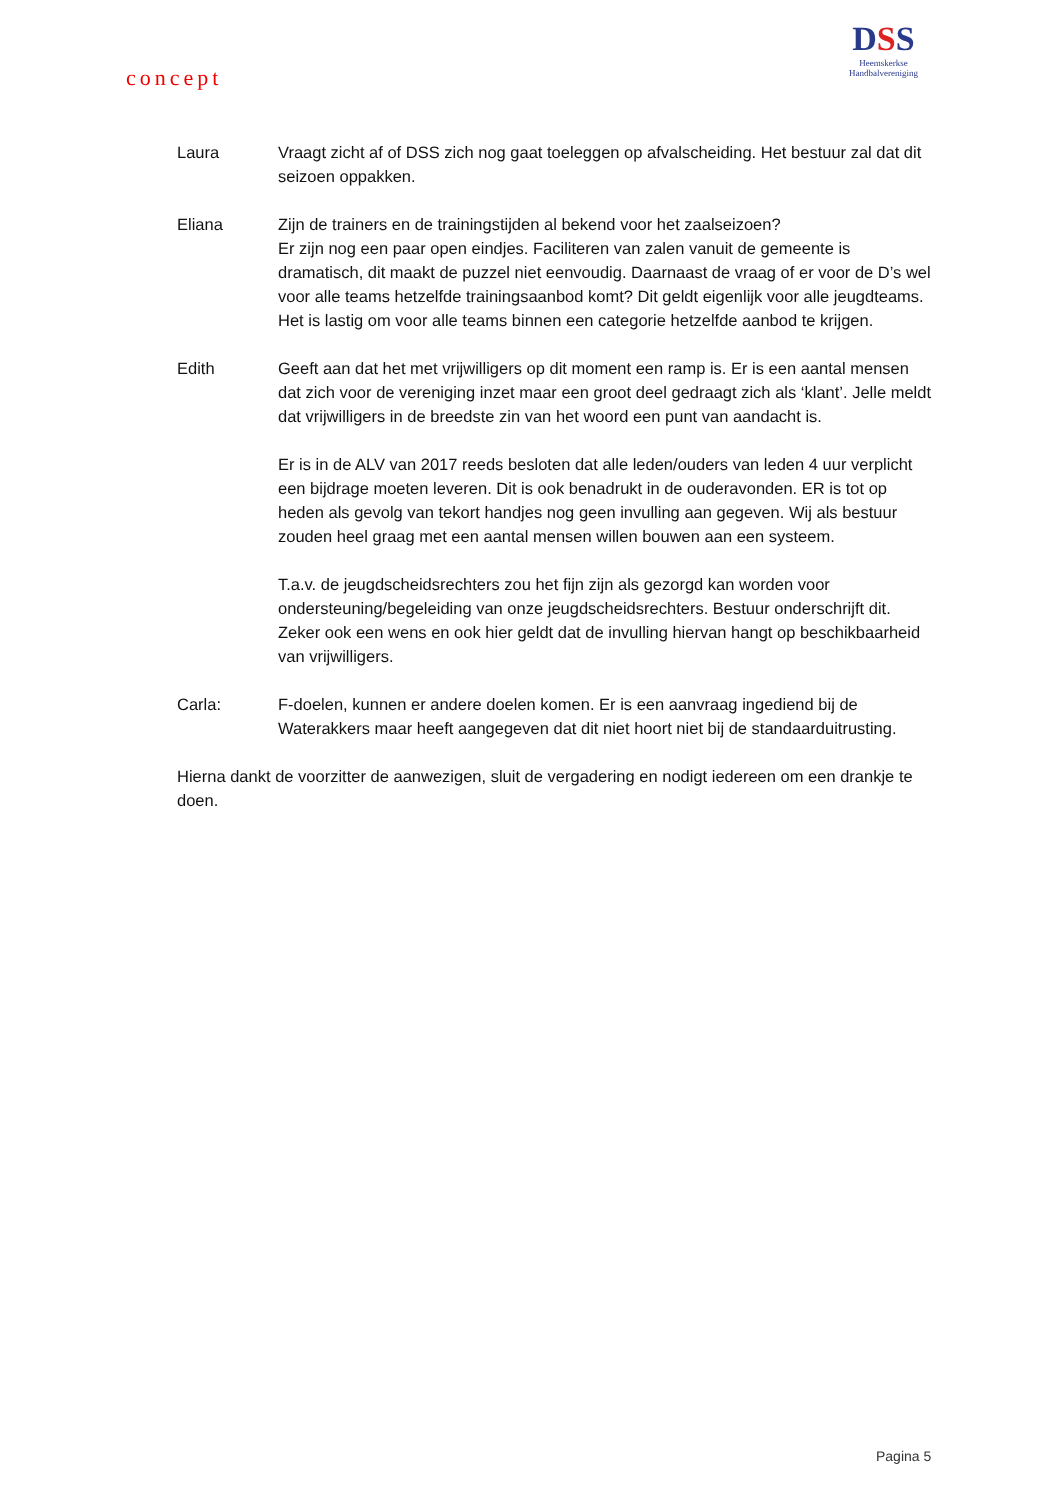concept
DSS
Heemskerkse
Handbalvereniging
Laura Vraagt zicht af of DSS zich nog gaat toeleggen op afvalscheiding. Het bestuur zal dat dit seizoen oppakken.
Eliana Zijn de trainers en de trainingstijden al bekend voor het zaalseizoen?
Er zijn nog een paar open eindjes. Faciliteren van zalen vanuit de gemeente is dramatisch, dit maakt de puzzel niet eenvoudig. Daarnaast de vraag of er voor de D’s wel voor alle teams hetzelfde trainingsaanbod komt? Dit geldt eigenlijk voor alle jeugdteams. Het is lastig om voor alle teams binnen een categorie hetzelfde aanbod te krijgen.
Edith Geeft aan dat het met vrijwilligers op dit moment een ramp is. Er is een aantal mensen dat zich voor de vereniging inzet maar een groot deel gedraagt zich als ‘klant’. Jelle meldt dat vrijwilligers in de breedste zin van het woord een punt van aandacht is.
Er is in de ALV van 2017 reeds besloten dat alle leden/ouders van leden 4 uur verplicht een bijdrage moeten leveren. Dit is ook benadrukt in de ouderavonden. ER is tot op heden als gevolg van tekort handjes nog geen invulling aan gegeven. Wij als bestuur zouden heel graag met een aantal mensen willen bouwen aan een systeem.
T.a.v. de jeugdscheidsrechters zou het fijn zijn als gezorgd kan worden voor ondersteuning/begeleiding van onze jeugdscheidsrechters. Bestuur onderschrijft dit. Zeker ook een wens en ook hier geldt dat de invulling hiervan hangt op beschikbaarheid van vrijwilligers.
Carla: F-doelen, kunnen er andere doelen komen. Er is een aanvraag ingediend bij de Waterakkers maar heeft aangegeven dat dit niet hoort niet bij de standaarduitrusting.
Hierna dankt de voorzitter de aanwezigen, sluit de vergadering en nodigt iedereen om een drankje te doen.
Pagina 5